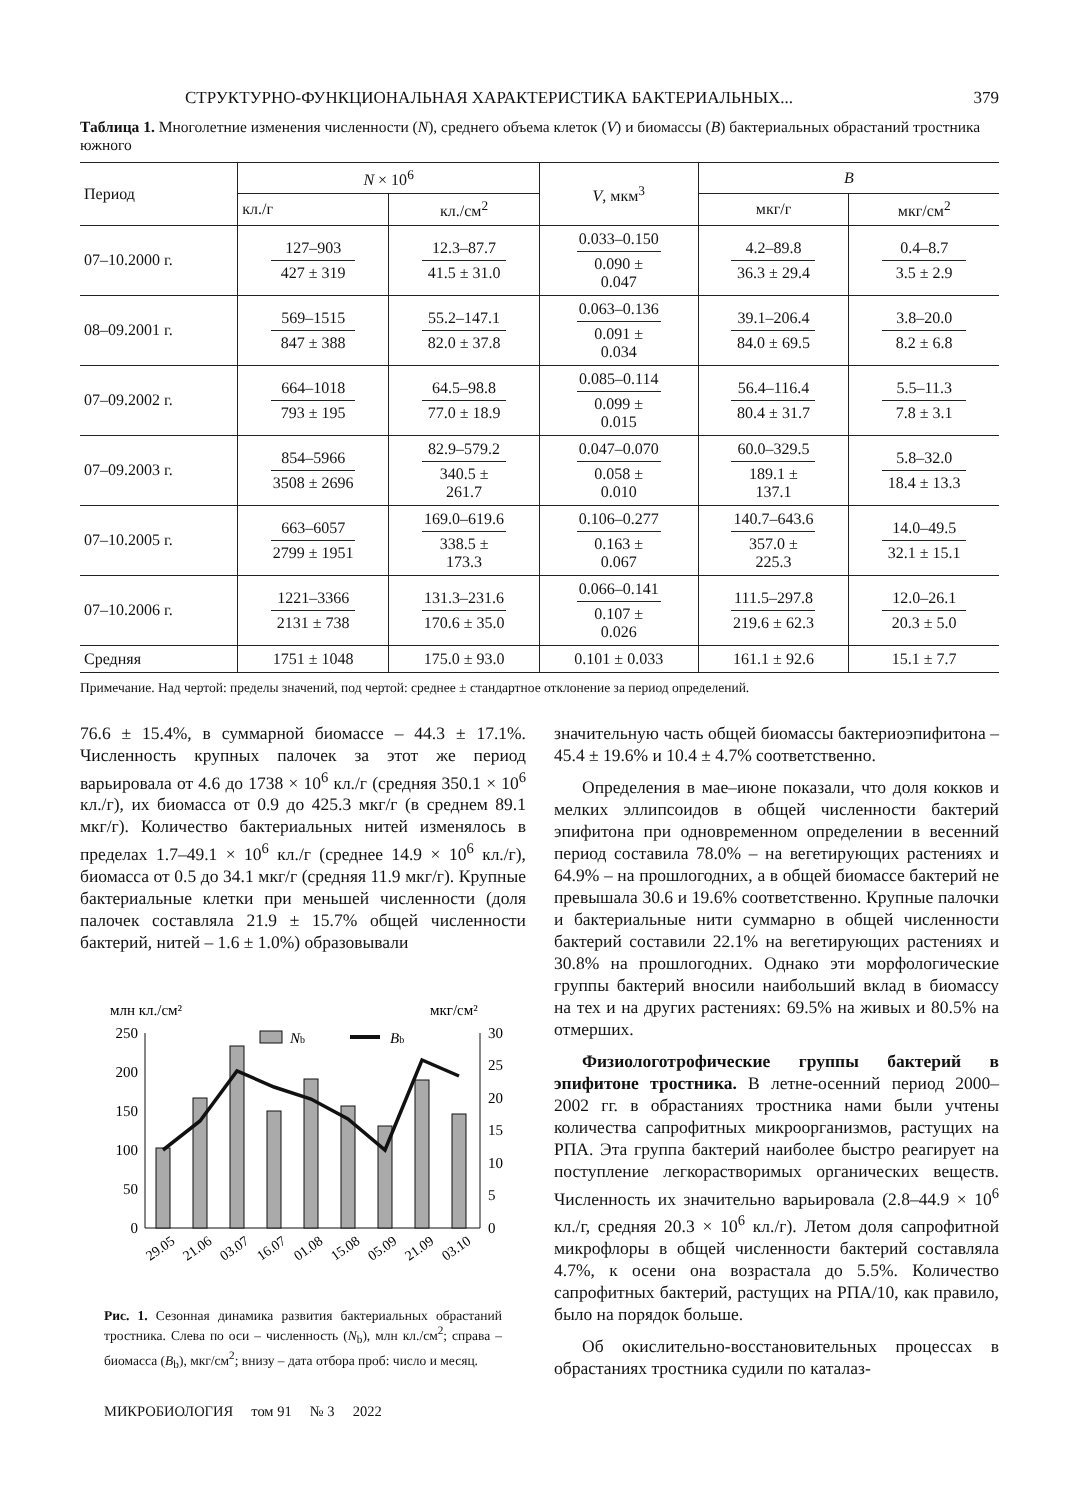СТРУКТУРНО-ФУНКЦИОНАЛЬНАЯ ХАРАКТЕРИСТИКА БАКТЕРИАЛЬНЫХ... 379
Таблица 1. Многолетние изменения численности (N), среднего объема клеток (V) и биомассы (B) бактериальных обрастаний тростника южного
| Период | N × 10<sup>6</sup> | | V , мкм<sup>3</sup> | B | |
| --- | --- | --- | --- | --- | --- |
| | кл./г | кл./см<sup>2</sup> | | мкг/г | мкг/см<sup>2</sup> |
| 07–10.2000 г. | 127–903 427 ± 319 | 12.3–87.7 41.5 ± 31.0 | 0.033–0.150 0.090 ± 0.047 | 4.2–89.8 36.3 ± 29.4 | 0.4–8.7 3.5 ± 2.9 |
| 08–09.2001 г. | 569–1515 847 ± 388 | 55.2–147.1 82.0 ± 37.8 | 0.063–0.136 0.091 ± 0.034 | 39.1–206.4 84.0 ± 69.5 | 3.8–20.0 8.2 ± 6.8 |
| 07–09.2002 г. | 664–1018 793 ± 195 | 64.5–98.8 77.0 ± 18.9 | 0.085–0.114 0.099 ± 0.015 | 56.4–116.4 80.4 ± 31.7 | 5.5–11.3 7.8 ± 3.1 |
| 07–09.2003 г. | 854–5966 3508 ± 2696 | 82.9–579.2 340.5 ± 261.7 | 0.047–0.070 0.058 ± 0.010 | 60.0–329.5 189.1 ± 137.1 | 5.8–32.0 18.4 ± 13.3 |
| 07–10.2005 г. | 663–6057 2799 ± 1951 | 169.0–619.6 338.5 ± 173.3 | 0.106–0.277 0.163 ± 0.067 | 140.7–643.6 357.0 ± 225.3 | 14.0–49.5 32.1 ± 15.1 |
| 07–10.2006 г. | 1221–3366 2131 ± 738 | 131.3–231.6 170.6 ± 35.0 | 0.066–0.141 0.107 ± 0.026 | 111.5–297.8 219.6 ± 62.3 | 12.0–26.1 20.3 ± 5.0 |
| Средняя | 1751 ± 1048 | 175.0 ± 93.0 | 0.101 ± 0.033 | 161.1 ± 92.6 | 15.1 ± 7.7 |
Примечание. Над чертой: пределы значений, под чертой: среднее ± стандартное отклонение за период определений.
76.6 ± 15.4%, в суммарной биомассе – 44.3 ± 17.1%. Численность крупных палочек за этот же период варьировала от 4.6 до 1738 × 10<sup>6</sup> кл./г (средняя 350.1 × 10<sup>6</sup> кл./г), их биомасса от 0.9 до 425.3 мкг/г (в среднем 89.1 мкг/г). Количество бактериальных нитей изменялось в пределах 1.7–49.1 × 10<sup>6</sup> кл./г (среднее 14.9 × 10<sup>6</sup> кл./г), биомасса от 0.5 до 34.1 мкг/г (средняя 11.9 мкг/г). Крупные бактериальные клетки при меньшей численности (доля палочек составляла 21.9 ± 15.7% общей численности бактерий, нитей – 1.6 ± 1.0%) образовывали
млн кл./см²
мкг/см²
250
200
150
100
50
0
30
25
20
15
10
5
0
Nb
Bb
29.05
21.06
03.07
16.07
01.08
15.08
05.09
21.09
03.10
Рис. 1. Сезонная динамика развития бактериальных обрастаний тростника. Слева по оси – численность (N<sub>b</sub>), млн кл./см<sup>2</sup>; справа – биомасса (B<sub>b</sub>), мкг/см<sup>2</sup>; внизу – дата отбора проб: число и месяц.
МИКРОБИОЛОГИЯ том 91 № 3 2022
значительную часть общей биомассы бактериоэпифитона – 45.4 ± 19.6% и 10.4 ± 4.7% соответственно.
Определения в мае–июне показали, что доля кокков и мелких эллипсоидов в общей численности бактерий эпифитона при одновременном определении в весенний период составила 78.0% – на вегетирующих растениях и 64.9% – на прошлогодних, а в общей биомассе бактерий не превышала 30.6 и 19.6% соответственно. Крупные палочки и бактериальные нити суммарно в общей численности бактерий составили 22.1% на вегетирующих растениях и 30.8% на прошлогодних. Однако эти морфологические группы бактерий вносили наибольший вклад в биомассу на тех и на других растениях: 69.5% на живых и 80.5% на отмерших.
Физиологотрофические группы бактерий в эпифитоне тростника. В летне-осенний период 2000–2002 гг. в обрастаниях тростника нами были учтены количества сапрофитных микроорганизмов, растущих на РПА. Эта группа бактерий наиболее быстро реагирует на поступление легкорастворимых органических веществ. Численность их значительно варьировала (2.8–44.9 × 10<sup>6</sup> кл./г, средняя 20.3 × 10<sup>6</sup> кл./г). Летом доля сапрофитной микрофлоры в общей численности бактерий составляла 4.7%, к осени она возрастала до 5.5%. Количество сапрофитных бактерий, растущих на РПА/10, как правило, было на порядок больше.
Об окислительно-восстановительных процессах в обрастаниях тростника судили по каталаз-